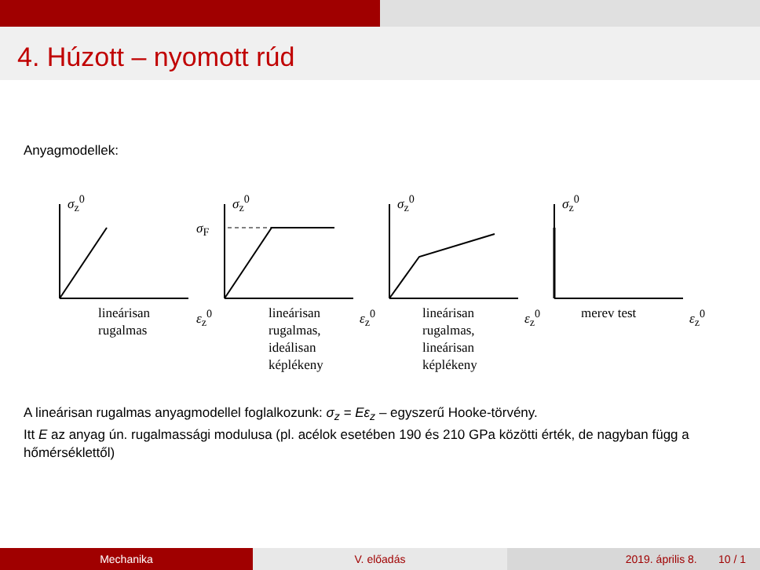4. Húzott – nyomott rúd
Anyagmodellek:
σ<sub>z</sub><sup>0</sup>
lineárisan
rugalmas
ε<sub>z</sub><sup>0</sup>
σ<sub>z</sub><sup>0</sup>
σ<sub>F</sub>
lineárisan
rugalmas,
ideálisan
képlékeny
ε<sub>z</sub><sup>0</sup>
σ<sub>z</sub><sup>0</sup>
lineárisan
rugalmas,
lineárisan
képlékeny
ε<sub>z</sub><sup>0</sup>
σ<sub>z</sub><sup>0</sup>
merev test ε<sub>z</sub><sup>0</sup>
A lineárisan rugalmas anyagmodellel foglalkozunk: σ<sub>z</sub> = Eε<sub>z</sub> – egyszerű Hooke-törvény.
Itt E az anyag ún. rugalmassági modulusa (pl. acélok esetében 190 és 210 GPa közötti érték, de nagyban függ a hőmérséklettől)
Mechanika V. előadás 2019. április 8. 10 / 1